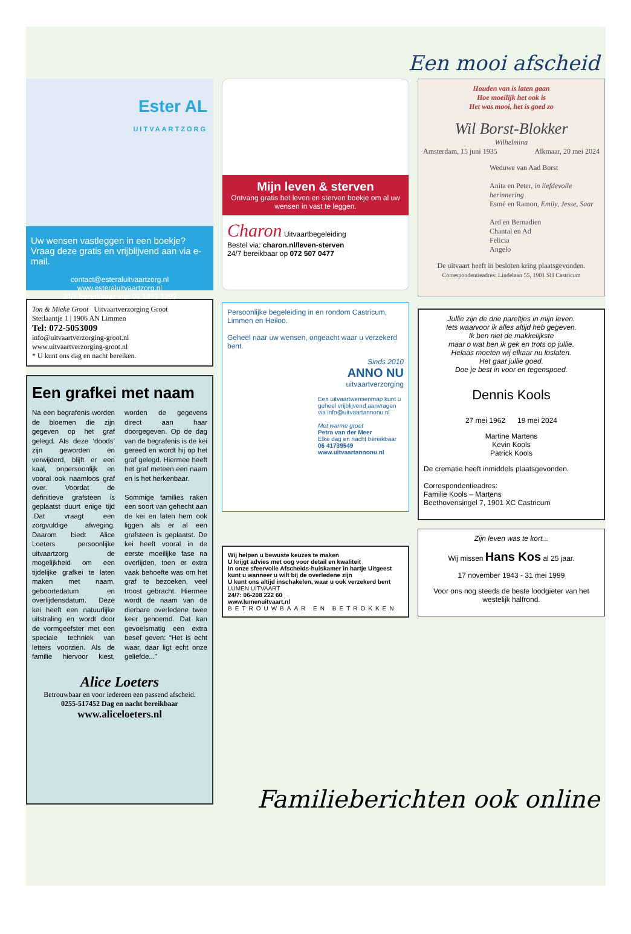Een mooi afscheid
Ester AL
UITVAARTZORG
Uw wensen vastleggen in een boekje? Vraag deze gratis en vrijblijvend aan via e-mail.
contact@esteraluitvaartzorg.nl
www.esteraluitvaartzorg.nl
24/7 bereikbaar via: 06 1473 1293
Ton & Mieke Groot Uitvaartverzorging Groot
Stetlaantje 1 | 1906 AN Limmen
Tel: 072-5053009
info@uitvaartverzorging-groot.nl
www.uitvaartverzorging-groot.nl
* U kunt ons dag en nacht bereiken.
Een grafkei met naam
Na een begrafenis worden de bloemen die zijn gegeven op het graf gelegd. Als deze ‘doods’ zijn geworden en verwijderd, blijft er een kaal, onpersoonlijk en vooral ook naamloos graf over. Voordat de definitieve grafsteen is geplaatst duurt enige tijd .Dat vraagt een zorgvuldige afweging. Daarom biedt Alice Loeters persoonlijke uitvaartzorg de mogelijkheid om een tijdelijke grafkei te laten maken met naam, geboortedatum en overlijdensdatum. Deze kei heeft een natuurlijke uitstraling en wordt door de vormgeefster met een speciale techniek van letters voorzien. Als de familie hiervoor kiest, worden de gegevens direct aan haar doorgegeven. Op de dag van de begrafenis is de kei gereed en wordt hij op het graf gelegd. Hiermee heeft het graf meteen een naam en is het herkenbaar.
Sommige families raken een soort van gehecht aan de kei en laten hem ook liggen als er al een grafsteen is geplaatst. De kei heeft vooral in de eerste moeilijke fase na overlijden, toen er extra vaak behoefte was om het graf te bezoeken, veel troost gebracht. Hiermee wordt de naam van de dierbare overledene twee keer genoemd. Dat kan gevoelsmatig een extra besef geven: “Het is echt waar, daar ligt echt onze geliefde...”
Alice Loeters
Betrouwbaar en voor iedereen een passend afscheid.
0255-517452 Dag en nacht bereikbaar
www.aliceloeters.nl
Mijn leven & sterven
Ontvang gratis het leven en sterven boekje om al uw wensen in vast te leggen.
Charon Uitvaartbegeleiding
Bestel via: charon.nl/leven-sterven
24/7 bereikbaar op 072 507 0477
Persoonlijke begeleiding in en rondom Castricum, Limmen en Heiloo.
Geheel naar uw wensen, ongeacht waar u verzekerd bent.
Sinds 2010
ANNO NU
uitvaartverzorging
Een uitvaartwensenmap kunt u geheel vrijblijvend aanvragen via info@uitvaartannonu.nl
Met warme groet
Petra van der Meer
Elke dag en nacht bereikbaar
06 41739549
www.uitvaartannonu.nl
Wij helpen u bewuste keuzes te maken
U krijgt advies met oog voor detail en kwaliteit
In onze sfeervolle Afscheids-huiskamer in hartje Uitgeest kunt u wanneer u wilt bij de overledene zijn
U kunt ons altijd inschakelen, waar u ook verzekerd bent
LUMEN UITVAART
24/7: 06-208 222 60
www.lumenuitvaart.nl
BETROUWBAAR EN BETROKKEN
Houden van is laten gaan
Hoe moeilijk het ook is
Het was mooi, het is goed zo
Wil Borst-Blokker
Wilhelmina
Amsterdam, 15 juni 1935 Alkmaar, 20 mei 2024
Weduwe van Aad Borst
Anita en Peter, in liefdevolle herinnering
Esmé en Ramon, Emily, Jesse, Saar
Ard en Bernadien
Chantal en Ad
Felicia
Angelo
De uitvaart heeft in besloten kring plaatsgevonden.
Correspondentieadres: Lindelaan 55, 1901 SH Castricum
Jullie zijn de drie pareltjes in mijn leven.
Iets waarvoor ik alles altijd heb gegeven.
Ik ben niet de makkelijkste
maar o wat ben ik gek en trots op jullie.
Helaas moeten wij elkaar nu loslaten.
Het gaat jullie goed.
Doe je best in voor en tegenspoed.
Dennis Kools
27 mei 1962 19 mei 2024
Martine Martens
Kevin Kools
Patrick Kools
De crematie heeft inmiddels plaatsgevonden.
Correspondentieadres:
Familie Kools – Martens
Beethovensingel 7, 1901 XC Castricum
Zijn leven was te kort...
Wij missen Hans Kos al 25 jaar.
17 november 1943 - 31 mei 1999
Voor ons nog steeds de beste loodgieter van het westelijk halfrond.
Familieberichten ook online